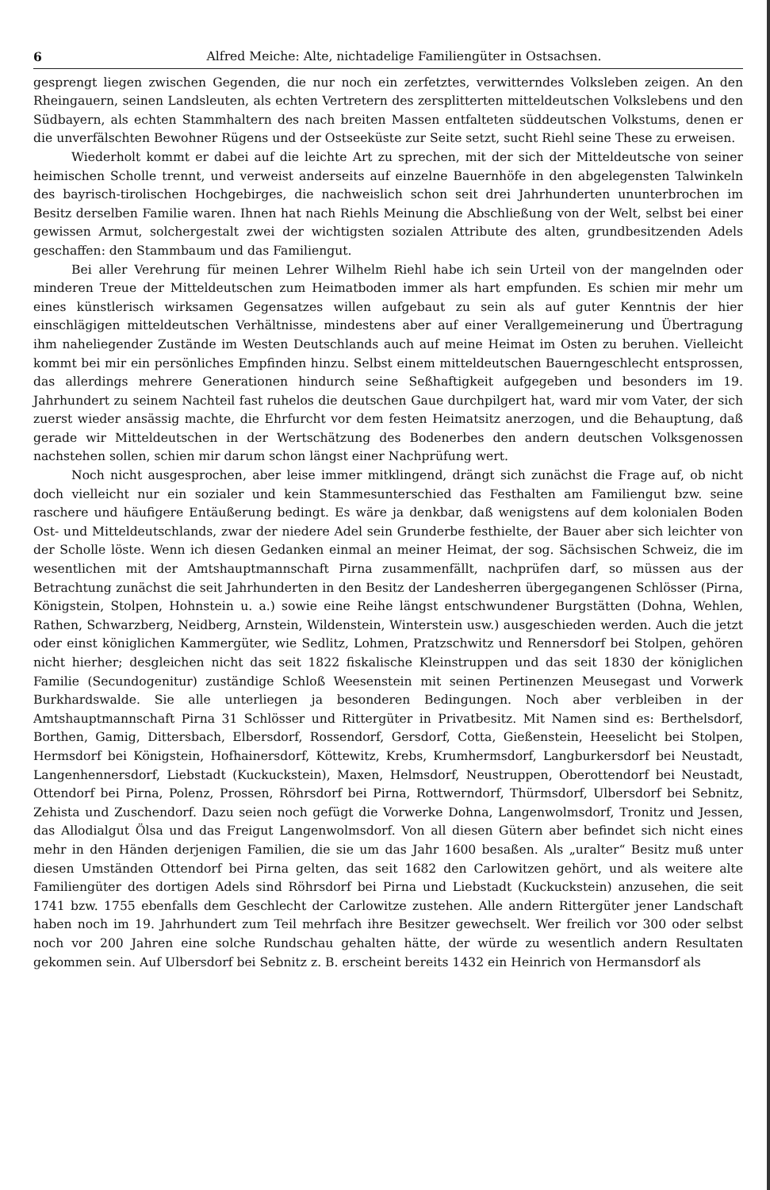6 Alfred Meiche: Alte, nichtadelige Familiengüter in Ostsachsen.
gesprengt liegen zwischen Gegenden, die nur noch ein zerfetztes, verwitterndes Volksleben zeigen. An den Rheingauern, seinen Landsleuten, als echten Vertretern des zersplitterten mitteldeutschen Volkslebens und den Südbayern, als echten Stammhaltern des nach breiten Massen entfalteten süddeutschen Volkstums, denen er die unverfälschten Bewohner Rügens und der Ostseeküste zur Seite setzt, sucht Riehl seine These zu erweisen.
Wiederholt kommt er dabei auf die leichte Art zu sprechen, mit der sich der Mitteldeutsche von seiner heimischen Scholle trennt, und verweist anderseits auf einzelne Bauernhöfe in den abgelegensten Talwinkeln des bayrisch-tirolischen Hochgebirges, die nachweislich schon seit drei Jahrhunderten ununterbrochen im Besitz derselben Familie waren. Ihnen hat nach Riehls Meinung die Abschließung von der Welt, selbst bei einer gewissen Armut, solchergestalt zwei der wichtigsten sozialen Attribute des alten, grundbesitzenden Adels geschaffen: den Stammbaum und das Familiengut.
Bei aller Verehrung für meinen Lehrer Wilhelm Riehl habe ich sein Urteil von der mangelnden oder minderen Treue der Mitteldeutschen zum Heimatboden immer als hart empfunden. Es schien mir mehr um eines künstlerisch wirksamen Gegensatzes willen aufgebaut zu sein als auf guter Kenntnis der hier einschlägigen mitteldeutschen Verhältnisse, mindestens aber auf einer Verallgemeinerung und Übertragung ihm naheliegender Zustände im Westen Deutschlands auch auf meine Heimat im Osten zu beruhen. Vielleicht kommt bei mir ein persönliches Empfinden hinzu. Selbst einem mitteldeutschen Bauerngeschlecht entsprossen, das allerdings mehrere Generationen hindurch seine Seßhaftigkeit aufgegeben und besonders im 19. Jahrhundert zu seinem Nachteil fast ruhelos die deutschen Gaue durchpilgert hat, ward mir vom Vater, der sich zuerst wieder ansässig machte, die Ehrfurcht vor dem festen Heimatsitz anerzogen, und die Behauptung, daß gerade wir Mitteldeutschen in der Wertschätzung des Bodenerbes den andern deutschen Volksgenossen nachstehen sollen, schien mir darum schon längst einer Nachprüfung wert.
Noch nicht ausgesprochen, aber leise immer mitklingend, drängt sich zunächst die Frage auf, ob nicht doch vielleicht nur ein sozialer und kein Stammesunterschied das Festhalten am Familiengut bzw. seine raschere und häufigere Entäußerung bedingt. Es wäre ja denkbar, daß wenigstens auf dem kolonialen Boden Ost- und Mitteldeutschlands, zwar der niedere Adel sein Grunderbe festhielte, der Bauer aber sich leichter von der Scholle löste. Wenn ich diesen Gedanken einmal an meiner Heimat, der sog. Sächsischen Schweiz, die im wesentlichen mit der Amtshauptmannschaft Pirna zusammenfällt, nachprüfen darf, so müssen aus der Betrachtung zunächst die seit Jahrhunderten in den Besitz der Landesherren übergegangenen Schlösser (Pirna, Königstein, Stolpen, Hohnstein u. a.) sowie eine Reihe längst entschwundener Burgstätten (Dohna, Wehlen, Rathen, Schwarzberg, Neidberg, Arnstein, Wildenstein, Winterstein usw.) ausgeschieden werden. Auch die jetzt oder einst königlichen Kammergüter, wie Sedlitz, Lohmen, Pratzschwitz und Rennersdorf bei Stolpen, gehören nicht hierher; desgleichen nicht das seit 1822 fiskalische Kleinstruppen und das seit 1830 der königlichen Familie (Secundogenitur) zuständige Schloß Weesenstein mit seinen Pertinenzen Meusegast und Vorwerk Burkhardswalde. Sie alle unterliegen ja besonderen Bedingungen. Noch aber verbleiben in der Amtshauptmannschaft Pirna 31 Schlösser und Rittergüter in Privatbesitz. Mit Namen sind es: Berthelsdorf, Borthen, Gamig, Dittersbach, Elbersdorf, Rossendorf, Gersdorf, Cotta, Gießenstein, Heeselicht bei Stolpen, Hermsdorf bei Königstein, Hofhainersdorf, Köttewitz, Krebs, Krumhermsdorf, Langburkersdorf bei Neustadt, Langenhennersdorf, Liebstadt (Kuckuckstein), Maxen, Helmsdorf, Neustruppen, Oberottendorf bei Neustadt, Ottendorf bei Pirna, Polenz, Prossen, Röhrsdorf bei Pirna, Rottwerndorf, Thürmsdorf, Ulbersdorf bei Sebnitz, Zehista und Zuschendorf. Dazu seien noch gefügt die Vorwerke Dohna, Langenwolmsdorf, Tronitz und Jessen, das Allodialgut Ölsa und das Freigut Langenwolmsdorf. Von all diesen Gütern aber befindet sich nicht eines mehr in den Händen derjenigen Familien, die sie um das Jahr 1600 besaßen. Als „uralter“ Besitz muß unter diesen Umständen Ottendorf bei Pirna gelten, das seit 1682 den Carlowitzen gehört, und als weitere alte Familiengüter des dortigen Adels sind Röhrsdorf bei Pirna und Liebstadt (Kuckuckstein) anzusehen, die seit 1741 bzw. 1755 ebenfalls dem Geschlecht der Carlowitze zustehen. Alle andern Rittergüter jener Landschaft haben noch im 19. Jahrhundert zum Teil mehrfach ihre Besitzer gewechselt. Wer freilich vor 300 oder selbst noch vor 200 Jahren eine solche Rundschau gehalten hätte, der würde zu wesentlich andern Resultaten gekommen sein. Auf Ulbersdorf bei Sebnitz z. B. erscheint bereits 1432 ein Heinrich von Hermansdorf als